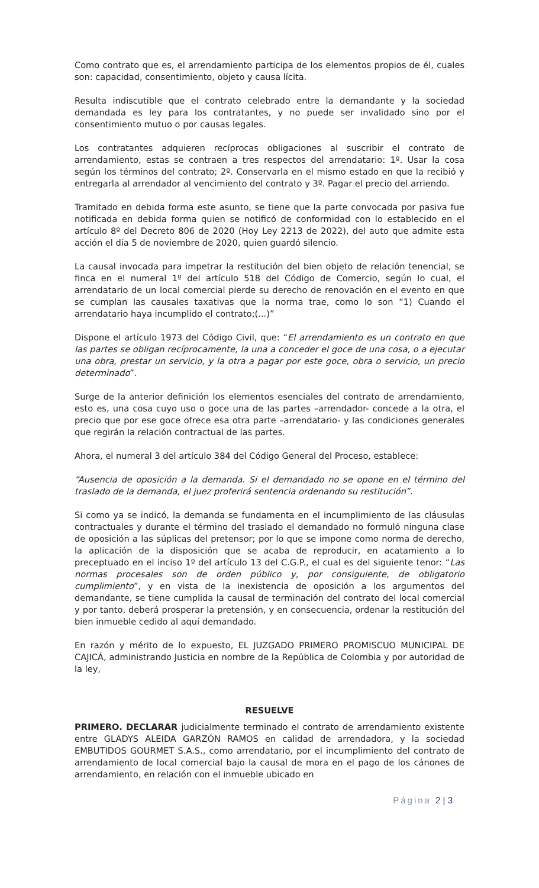Como contrato que es, el arrendamiento participa de los elementos propios de él, cuales son: capacidad, consentimiento, objeto y causa lícita.
Resulta indiscutible que el contrato celebrado entre la demandante y la sociedad demandada es ley para los contratantes, y no puede ser invalidado sino por el consentimiento mutuo o por causas legales.
Los contratantes adquieren recíprocas obligaciones al suscribir el contrato de arrendamiento, estas se contraen a tres respectos del arrendatario: 1º. Usar la cosa según los términos del contrato; 2º. Conservarla en el mismo estado en que la recibió y entregarla al arrendador al vencimiento del contrato y 3º. Pagar el precio del arriendo.
Tramitado en debida forma este asunto, se tiene que la parte convocada por pasiva fue notificada en debida forma quien se notificó de conformidad con lo establecido en el artículo 8º del Decreto 806 de 2020 (Hoy Ley 2213 de 2022), del auto que admite esta acción el día 5 de noviembre de 2020, quien guardó silencio.
La causal invocada para impetrar la restitución del bien objeto de relación tenencial, se finca en el numeral 1º del artículo 518 del Código de Comercio, según lo cual, el arrendatario de un local comercial pierde su derecho de renovación en el evento en que se cumplan las causales taxativas que la norma trae, como lo son “1) Cuando el arrendatario haya incumplido el contrato;(...)”
Dispone el artículo 1973 del Código Civil, que: “El arrendamiento es un contrato en que las partes se obligan recíprocamente, la una a conceder el goce de una cosa, o a ejecutar una obra, prestar un servicio, y la otra a pagar por este goce, obra o servicio, un precio determinado”.
Surge de la anterior definición los elementos esenciales del contrato de arrendamiento, esto es, una cosa cuyo uso o goce una de las partes –arrendador- concede a la otra, el precio que por ese goce ofrece esa otra parte –arrendatario- y las condiciones generales que regirán la relación contractual de las partes.
Ahora, el numeral 3 del artículo 384 del Código General del Proceso, establece:
“Ausencia de oposición a la demanda. Si el demandado no se opone en el término del traslado de la demanda, el juez proferirá sentencia ordenando su restitución”.
Si como ya se indicó, la demanda se fundamenta en el incumplimiento de las cláusulas contractuales y durante el término del traslado el demandado no formuló ninguna clase de oposición a las súplicas del pretensor; por lo que se impone como norma de derecho, la aplicación de la disposición que se acaba de reproducir, en acatamiento a lo preceptuado en el inciso 1º del artículo 13 del C.G.P., el cual es del siguiente tenor: “Las normas procesales son de orden público y, por consiguiente, de obligatorio cumplimiento”, y en vista de la inexistencia de oposición a los argumentos del demandante, se tiene cumplida la causal de terminación del contrato del local comercial y por tanto, deberá prosperar la pretensión, y en consecuencia, ordenar la restitución del bien inmueble cedido al aquí demandado.
En razón y mérito de lo expuesto, EL JUZGADO PRIMERO PROMISCUO MUNICIPAL DE CAJICÁ, administrando Justicia en nombre de la República de Colombia y por autoridad de la ley,
RESUELVE
PRIMERO. DECLARAR judicialmente terminado el contrato de arrendamiento existente entre GLADYS ALEIDA GARZÓN RAMOS en calidad de arrendadora, y la sociedad EMBUTIDOS GOURMET S.A.S., como arrendatario, por el incumplimiento del contrato de arrendamiento de local comercial bajo la causal de mora en el pago de los cánones de arrendamiento, en relación con el inmueble ubicado en
Página 2 | 3